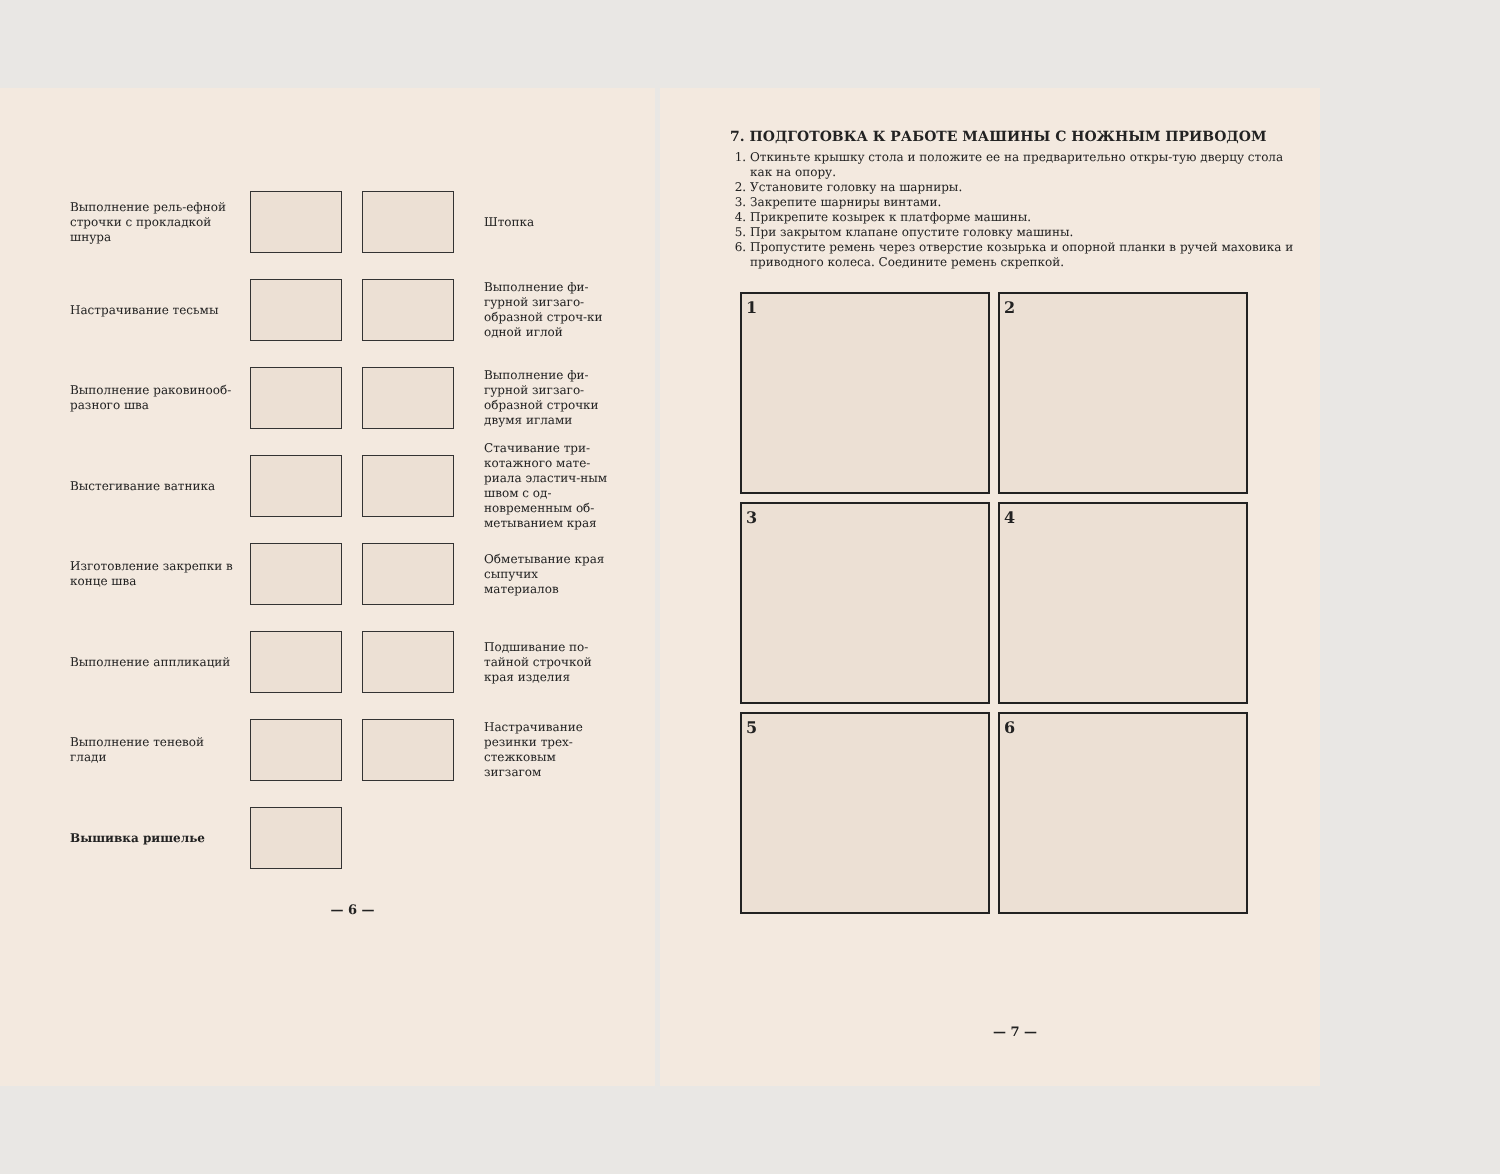Выполнение рель-ефной строчки с прокладкой шнура
Штопка
Настрачивание тесьмы
Выполнение фи-гурной зигзаго-образной строч-ки одной иглой
Выполнение раковинооб-разного шва
Выполнение фи-гурной зигзаго-образной строчки двумя иглами
Выстегивание ватника
Стачивание три-котажного мате-риала эластич-ным швом с од-новременным об-метыванием края
Изготовление закрепки в конце шва
Обметывание края сыпучих материалов
Выполнение аппликаций
Подшивание по-тайной строчкой края изделия
Выполнение теневой глади
Настрачивание резинки трех-стежковым зигзагом
Вышивка ришелье
— 6 —
7. ПОДГОТОВКА К РАБОТЕ МАШИНЫ С НОЖНЫМ ПРИВОДОМ
1. Откиньте крышку стола и положите ее на предварительно откры-тую дверцу стола как на опору.
2. Установите головку на шарниры.
3. Закрепите шарниры винтами.
4. Прикрепите козырек к платформе машины.
5. При закрытом клапане опустите головку машины.
6. Пропустите ремень через отверстие козырька и опорной планки в ручей маховика и приводного колеса. Соедините ремень скрепкой.
1
2
3
4
5
6
— 7 —